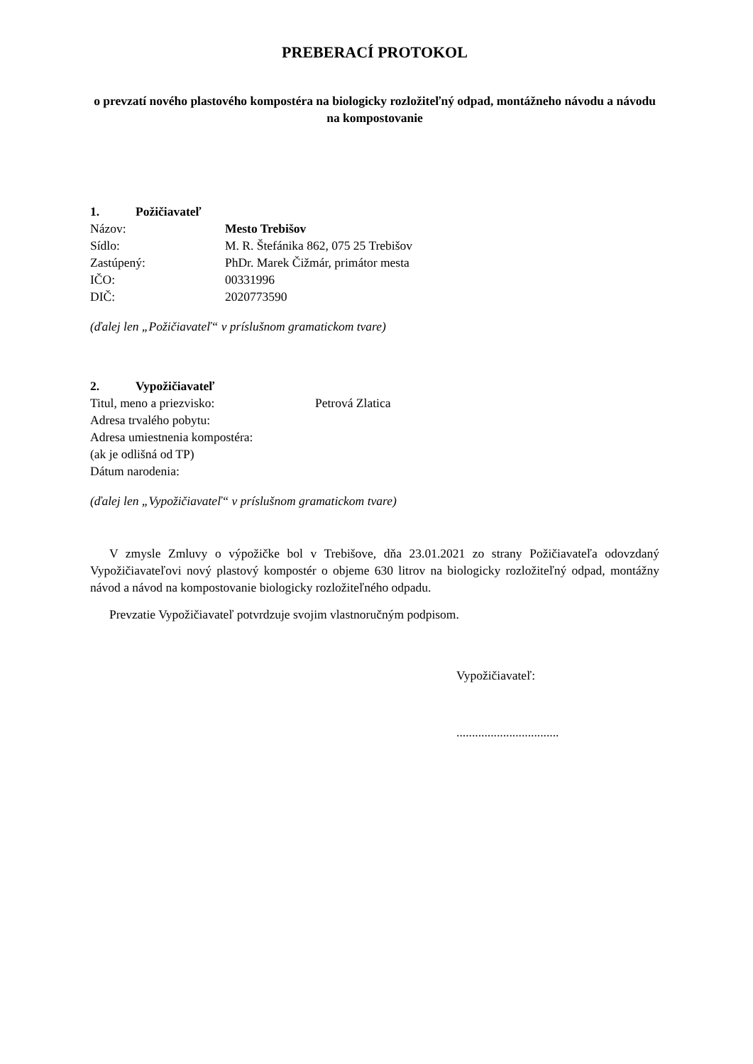PREBERACÍ PROTOKOL
o prevzatí nového plastového kompostéra na biologicky rozložiteľný odpad, montážneho návodu a návodu na kompostovanie
1. Požičiavateľ
Názov: Mesto Trebišov
Sídlo: M. R. Štefánika 862, 075 25 Trebišov
Zastúpený: PhDr. Marek Čižmár, primátor mesta
IČO: 00331996
DIČ: 2020773590
(ďalej len „Požičiavateľ“ v príslušnom gramatickom tvare)
2. Vypožičiavateľ
Titul, meno a priezvisko: Petrová Zlatica
Adresa trvalého pobytu:
Adresa umiestnenia kompostéra:
(ak je odlišná od TP)
Dátum narodenia:
(ďalej len „Vypožičiavateľ“ v príslušnom gramatickom tvare)
V zmysle Zmluvy o výpožičke bol v Trebišove, dňa 23.01.2021 zo strany Požičiavateľa odovzdaný Vypožičiavateľovi nový plastový kompostér o objeme 630 litrov na biologicky rozložiteľný odpad, montážny návod a návod na kompostovanie biologicky rozložiteľného odpadu.
Prevzatie Vypožičiavateľ potvrdzuje svojim vlastnoručným podpisom.
Vypožičiavateľ:
.................................